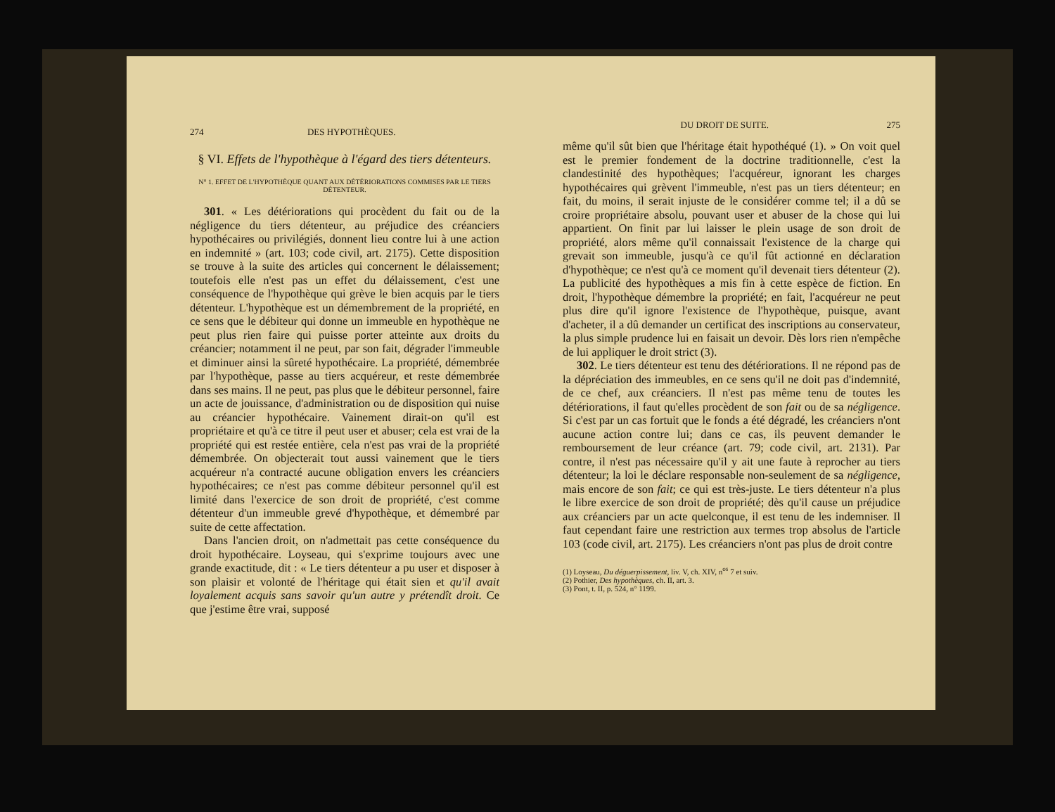274 DES HYPOTHÈQUES.
§ VI. Effets de l'hypothèque à l'égard des tiers détenteurs.
N° 1. EFFET DE L'HYPOTHÈQUE QUANT AUX DÉTÉRIORATIONS COMMISES PAR LE TIERS DÉTENTEUR.
301. « Les détériorations qui procèdent du fait ou de la négligence du tiers détenteur, au préjudice des créanciers hypothécaires ou privilégiés, donnent lieu contre lui à une action en indemnité » (art. 103; code civil, art. 2175). Cette disposition se trouve à la suite des articles qui concernent le délaissement; toutefois elle n'est pas un effet du délaissement, c'est une conséquence de l'hypothèque qui grève le bien acquis par le tiers détenteur. L'hypothèque est un démembrement de la propriété, en ce sens que le débiteur qui donne un immeuble en hypothèque ne peut plus rien faire qui puisse porter atteinte aux droits du créancier; notamment il ne peut, par son fait, dégrader l'immeuble et diminuer ainsi la sûreté hypothécaire. La propriété, démembrée par l'hypothèque, passe au tiers acquéreur, et reste démembrée dans ses mains. Il ne peut, pas plus que le débiteur personnel, faire un acte de jouissance, d'administration ou de disposition qui nuise au créancier hypothécaire. Vainement dirait-on qu'il est propriétaire et qu'à ce titre il peut user et abuser; cela est vrai de la propriété qui est restée entière, cela n'est pas vrai de la propriété démembrée. On objecterait tout aussi vainement que le tiers acquéreur n'a contracté aucune obligation envers les créanciers hypothécaires; ce n'est pas comme débiteur personnel qu'il est limité dans l'exercice de son droit de propriété, c'est comme détenteur d'un immeuble grevé d'hypothèque, et démembré par suite de cette affectation.
Dans l'ancien droit, on n'admettait pas cette conséquence du droit hypothécaire. Loyseau, qui s'exprime toujours avec une grande exactitude, dit : « Le tiers détenteur a pu user et disposer à son plaisir et volonté de l'héritage qui était sien et qu'il avait loyalement acquis sans savoir qu'un autre y prétendît droit. Ce que j'estime être vrai, supposé
DU DROIT DE SUITE. 275
même qu'il sût bien que l'héritage était hypothéqué (1). » On voit quel est le premier fondement de la doctrine traditionnelle, c'est la clandestinité des hypothèques; l'acquéreur, ignorant les charges hypothécaires qui grèvent l'immeuble, n'est pas un tiers détenteur; en fait, du moins, il serait injuste de le considérer comme tel; il a dû se croire propriétaire absolu, pouvant user et abuser de la chose qui lui appartient. On finit par lui laisser le plein usage de son droit de propriété, alors même qu'il connaissait l'existence de la charge qui grevait son immeuble, jusqu'à ce qu'il fût actionné en déclaration d'hypothèque; ce n'est qu'à ce moment qu'il devenait tiers détenteur (2). La publicité des hypothèques a mis fin à cette espèce de fiction. En droit, l'hypothèque démembre la propriété; en fait, l'acquéreur ne peut plus dire qu'il ignore l'existence de l'hypothèque, puisque, avant d'acheter, il a dû demander un certificat des inscriptions au conservateur, la plus simple prudence lui en faisait un devoir. Dès lors rien n'empêche de lui appliquer le droit strict (3).
302. Le tiers détenteur est tenu des détériorations. Il ne répond pas de la dépréciation des immeubles, en ce sens qu'il ne doit pas d'indemnité, de ce chef, aux créanciers. Il n'est pas même tenu de toutes les détériorations, il faut qu'elles procèdent de son fait ou de sa négligence. Si c'est par un cas fortuit que le fonds a été dégradé, les créanciers n'ont aucune action contre lui; dans ce cas, ils peuvent demander le remboursement de leur créance (art. 79; code civil, art. 2131). Par contre, il n'est pas nécessaire qu'il y ait une faute à reprocher au tiers détenteur; la loi le déclare responsable non-seulement de sa négligence, mais encore de son fait; ce qui est très-juste. Le tiers détenteur n'a plus le libre exercice de son droit de propriété; dès qu'il cause un préjudice aux créanciers par un acte quelconque, il est tenu de les indemniser. Il faut cependant faire une restriction aux termes trop absolus de l'article 103 (code civil, art. 2175). Les créanciers n'ont pas plus de droit contre
(1) Loyseau, Du déguerpissement, liv. V, ch. XIV, n<sup>os</sup> 7 et suiv.
(2) Pothier, Des hypothèques, ch. II, art. 3.
(3) Pont, t. II, p. 524, n° 1199.